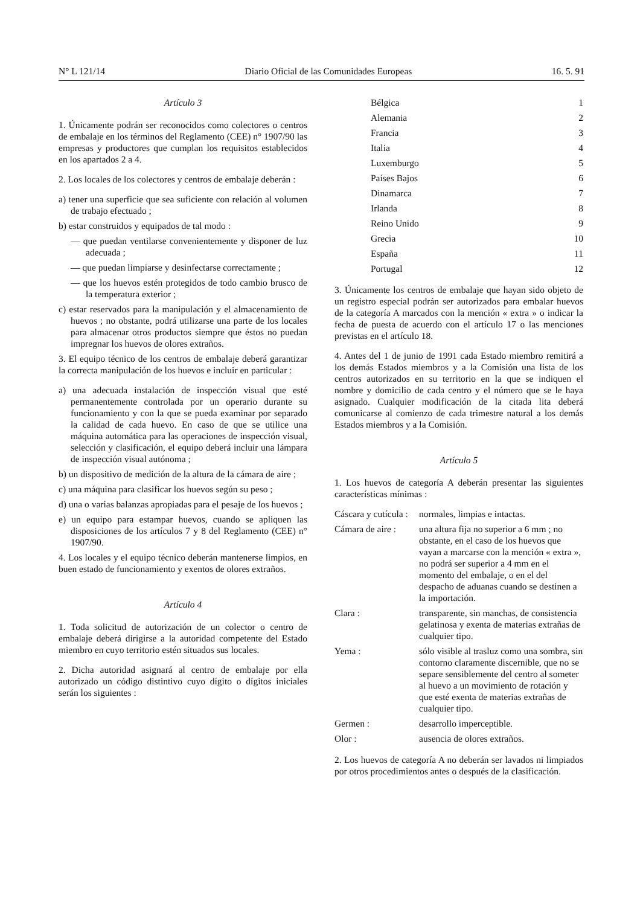N° L 121/14 Diario Oficial de las Comunidades Europeas 16. 5. 91
Artículo 3
1. Únicamente podrán ser reconocidos como colectores o centros de embalaje en los términos del Reglamento (CEE) n° 1907/90 las empresas y productores que cumplan los requisitos establecidos en los apartados 2 a 4.
2. Los locales de los colectores y centros de embalaje deberán :
a) tener una superficie que sea suficiente con relación al volumen de trabajo efectuado ;
b) estar construidos y equipados de tal modo :
— que puedan ventilarse convenientemente y disponer de luz adecuada ;
— que puedan limpiarse y desinfectarse correctamente ;
— que los huevos estén protegidos de todo cambio brusco de la temperatura exterior ;
c) estar reservados para la manipulación y el almacenamiento de huevos ; no obstante, podrá utilizarse una parte de los locales para almacenar otros productos siempre que éstos no puedan impregnar los huevos de olores extraños.
3. El equipo técnico de los centros de embalaje deberá garantizar la correcta manipulación de los huevos e incluir en particular :
a) una adecuada instalación de inspección visual que esté permanentemente controlada por un operario durante su funcionamiento y con la que se pueda examinar por separado la calidad de cada huevo. En caso de que se utilice una máquina automática para las operaciones de inspección visual, selección y clasificación, el equipo deberá incluir una lámpara de inspección visual autónoma ;
b) un dispositivo de medición de la altura de la cámara de aire ;
c) una máquina para clasificar los huevos según su peso ;
d) una o varias balanzas apropiadas para el pesaje de los huevos ;
e) un equipo para estampar huevos, cuando se apliquen las disposiciones de los artículos 7 y 8 del Reglamento (CEE) n° 1907/90.
4. Los locales y el equipo técnico deberán mantenerse limpios, en buen estado de funcionamiento y exentos de olores extraños.
Artículo 4
1. Toda solicitud de autorización de un colector o centro de embalaje deberá dirigirse a la autoridad competente del Estado miembro en cuyo territorio estén situados sus locales.
2. Dicha autoridad asignará al centro de embalaje por ella autorizado un código distintivo cuyo dígito o dígitos iniciales serán los siguientes :
| Bélgica | 1 |
| Alemania | 2 |
| Francia | 3 |
| Italia | 4 |
| Luxemburgo | 5 |
| Países Bajos | 6 |
| Dinamarca | 7 |
| Irlanda | 8 |
| Reino Unido | 9 |
| Grecia | 10 |
| España | 11 |
| Portugal | 12 |
3. Únicamente los centros de embalaje que hayan sido objeto de un registro especial podrán ser autorizados para embalar huevos de la categoría A marcados con la mención « extra » o indicar la fecha de puesta de acuerdo con el artículo 17 o las menciones previstas en el artículo 18.
4. Antes del 1 de junio de 1991 cada Estado miembro remitirá a los demás Estados miembros y a la Comisión una lista de los centros autorizados en su territorio en la que se indiquen el nombre y domicilio de cada centro y el número que se le haya asignado. Cualquier modificación de la citada lita deberá comunicarse al comienzo de cada trimestre natural a los demás Estados miembros y a la Comisión.
Artículo 5
1. Los huevos de categoría A deberán presentar las siguientes características mínimas :
| Cáscara y cutícula : | normales, limpias e intactas. |
| Cámara de aire : | una altura fija no superior a 6 mm ; no obstante, en el caso de los huevos que vayan a marcarse con la mención « extra », no podrá ser superior a 4 mm en el momento del embalaje, o en el del despacho de aduanas cuando se destinen a la importación. |
| Clara : | transparente, sin manchas, de consistencia gelatinosa y exenta de materias extrañas de cualquier tipo. |
| Yema : | sólo visible al trasluz como una sombra, sin contorno claramente discernible, que no se separe sensiblemente del centro al someter al huevo a un movimiento de rotación y que esté exenta de materias extrañas de cualquier tipo. |
| Germen : | desarrollo imperceptible. |
| Olor : | ausencia de olores extraños. |
2. Los huevos de categoría A no deberán ser lavados ni limpiados por otros procedimientos antes o después de la clasificación.